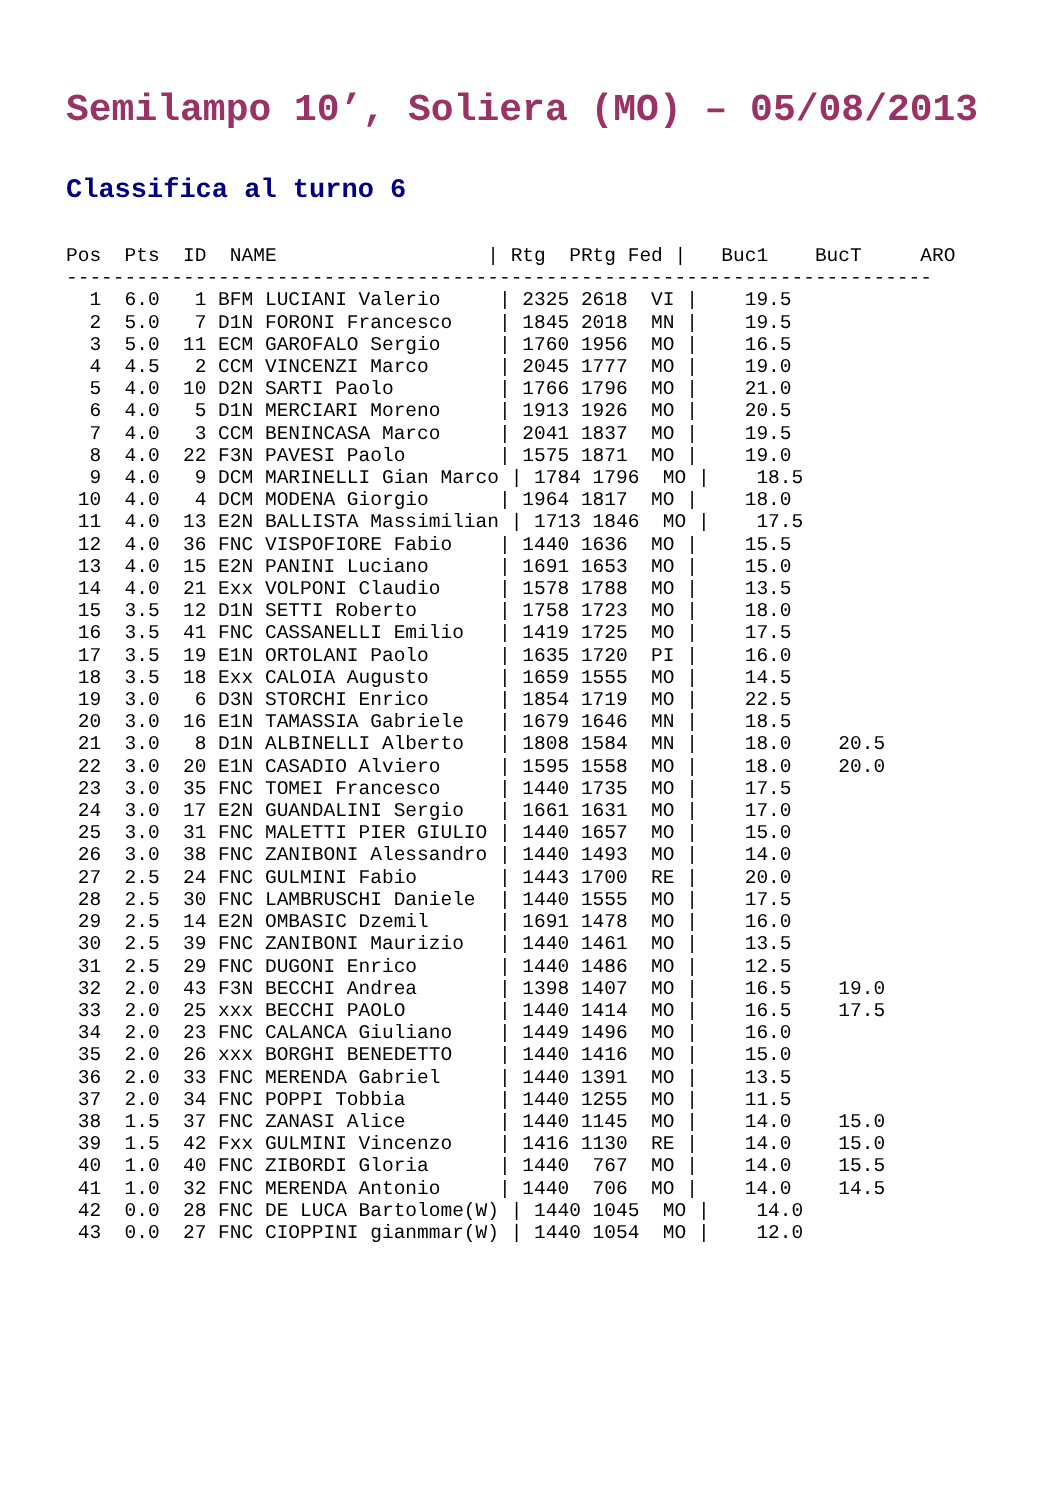Semilampo 10’, Soliera (MO) – 05/08/2013
Classifica al turno 6
Pos  Pts  ID  NAME                  | Rtg  PRtg Fed |   Buc1    BucT     ARO
--------------------------------------------------------------------------
  1  6.0   1 BFM LUCIANI Valerio     | 2325 2618  VI |    19.5
  2  5.0   7 D1N FORONI Francesco    | 1845 2018  MN |    19.5
  3  5.0  11 ECM GAROFALO Sergio     | 1760 1956  MO |    16.5
  4  4.5   2 CCM VINCENZI Marco      | 2045 1777  MO |    19.0
  5  4.0  10 D2N SARTI Paolo         | 1766 1796  MO |    21.0
  6  4.0   5 D1N MERCIARI Moreno     | 1913 1926  MO |    20.5
  7  4.0   3 CCM BENINCASA Marco     | 2041 1837  MO |    19.5
  8  4.0  22 F3N PAVESI Paolo        | 1575 1871  MO |    19.0
  9  4.0   9 DCM MARINELLI Gian Marco | 1784 1796  MO |    18.5
 10  4.0   4 DCM MODENA Giorgio      | 1964 1817  MO |    18.0
 11  4.0  13 E2N BALLISTA Massimilian | 1713 1846  MO |    17.5
 12  4.0  36 FNC VISPOFIORE Fabio    | 1440 1636  MO |    15.5
 13  4.0  15 E2N PANINI Luciano      | 1691 1653  MO |    15.0
 14  4.0  21 Exx VOLPONI Claudio     | 1578 1788  MO |    13.5
 15  3.5  12 D1N SETTI Roberto       | 1758 1723  MO |    18.0
 16  3.5  41 FNC CASSANELLI Emilio   | 1419 1725  MO |    17.5
 17  3.5  19 E1N ORTOLANI Paolo      | 1635 1720  PI |    16.0
 18  3.5  18 Exx CALOIA Augusto      | 1659 1555  MO |    14.5
 19  3.0   6 D3N STORCHI Enrico      | 1854 1719  MO |    22.5
 20  3.0  16 E1N TAMASSIA Gabriele   | 1679 1646  MN |    18.5
 21  3.0   8 D1N ALBINELLI Alberto   | 1808 1584  MN |    18.0    20.5
 22  3.0  20 E1N CASADIO Alviero     | 1595 1558  MO |    18.0    20.0
 23  3.0  35 FNC TOMEI Francesco     | 1440 1735  MO |    17.5
 24  3.0  17 E2N GUANDALINI Sergio   | 1661 1631  MO |    17.0
 25  3.0  31 FNC MALETTI PIER GIULIO | 1440 1657  MO |    15.0
 26  3.0  38 FNC ZANIBONI Alessandro | 1440 1493  MO |    14.0
 27  2.5  24 FNC GULMINI Fabio       | 1443 1700  RE |    20.0
 28  2.5  30 FNC LAMBRUSCHI Daniele  | 1440 1555  MO |    17.5
 29  2.5  14 E2N OMBASIC Dzemil      | 1691 1478  MO |    16.0
 30  2.5  39 FNC ZANIBONI Maurizio   | 1440 1461  MO |    13.5
 31  2.5  29 FNC DUGONI Enrico       | 1440 1486  MO |    12.5
 32  2.0  43 F3N BECCHI Andrea       | 1398 1407  MO |    16.5    19.0
 33  2.0  25 xxx BECCHI PAOLO        | 1440 1414  MO |    16.5    17.5
 34  2.0  23 FNC CALANCA Giuliano    | 1449 1496  MO |    16.0
 35  2.0  26 xxx BORGHI BENEDETTO    | 1440 1416  MO |    15.0
 36  2.0  33 FNC MERENDA Gabriel     | 1440 1391  MO |    13.5
 37  2.0  34 FNC POPPI Tobbia        | 1440 1255  MO |    11.5
 38  1.5  37 FNC ZANASI Alice        | 1440 1145  MO |    14.0    15.0
 39  1.5  42 Fxx GULMINI Vincenzo    | 1416 1130  RE |    14.0    15.0
 40  1.0  40 FNC ZIBORDI Gloria      | 1440  767  MO |    14.0    15.5
 41  1.0  32 FNC MERENDA Antonio     | 1440  706  MO |    14.0    14.5
 42  0.0  28 FNC DE LUCA Bartolome(W) | 1440 1045  MO |    14.0
 43  0.0  27 FNC CIOPPINI gianmmar(W) | 1440 1054  MO |    12.0